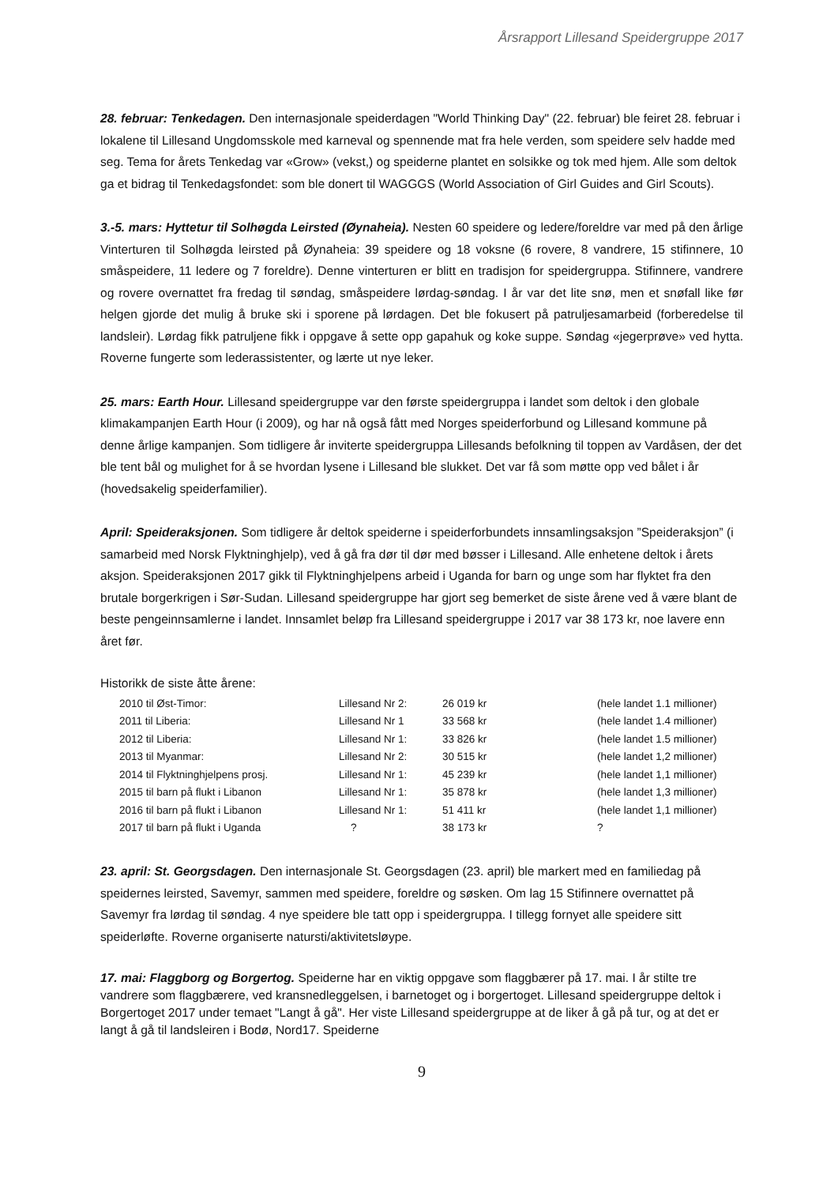Årsrapport Lillesand Speidergruppe 2017
28. februar: Tenkedagen. Den internasjonale speiderdagen "World Thinking Day" (22. februar) ble feiret 28. februar i lokalene til Lillesand Ungdomsskole med karneval og spennende mat fra hele verden, som speidere selv hadde med seg. Tema for årets Tenkedag var «Grow» (vekst,) og speiderne plantet en solsikke og tok med hjem. Alle som deltok ga et bidrag til Tenkedagsfondet: som ble donert til WAGGGS (World Association of Girl Guides and Girl Scouts).
3.-5. mars: Hyttetur til Solhøgda Leirsted (Øynaheia). Nesten 60 speidere og ledere/foreldre var med på den årlige Vinterturen til Solhøgda leirsted på Øynaheia: 39 speidere og 18 voksne (6 rovere, 8 vandrere, 15 stifinnere, 10 småspeidere, 11 ledere og 7 foreldre). Denne vinterturen er blitt en tradisjon for speidergruppa. Stifinnere, vandrere og rovere overnattet fra fredag til søndag, småspeidere lørdag-søndag. I år var det lite snø, men et snøfall like før helgen gjorde det mulig å bruke ski i sporene på lørdagen. Det ble fokusert på patruljesamarbeid (forberedelse til landsleir). Lørdag fikk patruljene fikk i oppgave å sette opp gapahuk og koke suppe. Søndag «jegerprøve» ved hytta. Roverne fungerte som lederassistenter, og lærte ut nye leker.
25. mars: Earth Hour. Lillesand speidergruppe var den første speidergruppa i landet som deltok i den globale klimakampanjen Earth Hour (i 2009), og har nå også fått med Norges speiderforbund og Lillesand kommune på denne årlige kampanjen. Som tidligere år inviterte speidergruppa Lillesands befolkning til toppen av Vardåsen, der det ble tent bål og mulighet for å se hvordan lysene i Lillesand ble slukket. Det var få som møtte opp ved bålet i år (hovedsakelig speiderfamilier).
April: Speideraksjonen. Som tidligere år deltok speiderne i speiderforbundets innsamlingsaksjon ”Speideraksjon” (i samarbeid med Norsk Flyktninghjelp), ved å gå fra dør til dør med bøsser i Lillesand. Alle enhetene deltok i årets aksjon. Speideraksjonen 2017 gikk til Flyktninghjelpens arbeid i Uganda for barn og unge som har flyktet fra den brutale borgerkrigen i Sør-Sudan. Lillesand speidergruppe har gjort seg bemerket de siste årene ved å være blant de beste pengeinnsamlerne i landet. Innsamlet beløp fra Lillesand speidergruppe i 2017 var 38 173 kr, noe lavere enn året før.
Historikk de siste åtte årene:
| 2010 til Øst-Timor: | Lillesand Nr 2: | 26 019 kr | (hele landet 1.1 millioner) |
| 2011 til Liberia: | Lillesand Nr 1 | 33 568 kr | (hele landet 1.4 millioner) |
| 2012 til Liberia: | Lillesand Nr 1: | 33 826 kr | (hele landet 1.5 millioner) |
| 2013 til Myanmar: | Lillesand Nr 2: | 30 515 kr | (hele landet 1,2 millioner) |
| 2014 til Flyktninghjelpens prosj. | Lillesand Nr 1: | 45 239 kr | (hele landet 1,1 millioner) |
| 2015 til barn på flukt i Libanon | Lillesand Nr 1: | 35 878 kr | (hele landet 1,3 millioner) |
| 2016 til barn på flukt i Libanon | Lillesand Nr 1: | 51 411 kr | (hele landet 1,1 millioner) |
| 2017 til barn på flukt i Uganda | ? | 38 173 kr | ? |
23. april: St. Georgsdagen. Den internasjonale St. Georgsdagen (23. april) ble markert med en familiedag på speidernes leirsted, Savemyr, sammen med speidere, foreldre og søsken. Om lag 15 Stifinnere overnattet på Savemyr fra lørdag til søndag. 4 nye speidere ble tatt opp i speidergruppa. I tillegg fornyet alle speidere sitt speiderløfte. Roverne organiserte natursti/aktivitetsløype.
17. mai: Flaggborg og Borgertog. Speiderne har en viktig oppgave som flaggbærer på 17. mai. I år stilte tre vandrere som flaggbærere, ved kransnedleggelsen, i barnetoget og i borgertoget. Lillesand speidergruppe deltok i Borgertoget 2017 under temaet "Langt å gå". Her viste Lillesand speidergruppe at de liker å gå på tur, og at det er langt å gå til landsleiren i Bodø, Nord17. Speiderne
9